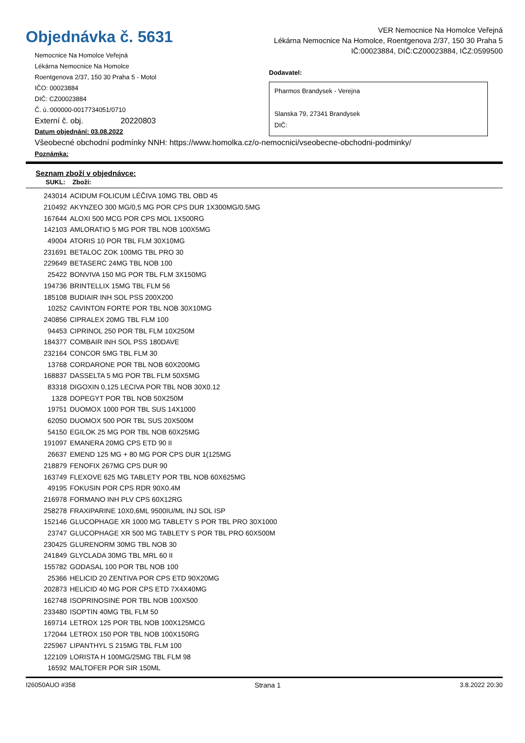Objednávka č. 5631
Nemocnice Na Homolce Veřejná
Lékárna Nemocnice Na Homolce
Roentgenova 2/37, 150 30 Praha 5 - Motol
IČO: 00023884
DIČ: CZ00023884
Č. ú.:000000-0017734051/0710
Externí č. obj. 20220803
Datum objednání: 03.08.2022
VER Nemocnice Na Homolce Veřejná
Lékárna Nemocnice Na Homolce, Roentgenova 2/37, 150 30 Praha 5
IČ:00023884, DIČ:CZ00023884, IČZ:0599500
Dodavatel:
Pharmos Brandysek - Verejna
Slanska 79, 27341 Brandysek
DIČ:
Všeobecné obchodní podmínky NNH: https://www.homolka.cz/o-nemocnici/vseobecne-obchodni-podminky/
Poznámka:
Seznam zboží v objednávce:
SUKL: Zboží:
| 243014 | ACIDUM FOLICUM LÉČIVA 10MG TBL OBD 45 |
| 210492 | AKYNZEO 300 MG/0,5 MG POR CPS DUR 1X300MG/0.5MG |
| 167644 | ALOXI 500 MCG POR CPS MOL 1X500RG |
| 142103 | AMLORATIO 5 MG POR TBL NOB 100X5MG |
| 49004 | ATORIS 10 POR TBL FLM 30X10MG |
| 231691 | BETALOC ZOK 100MG TBL PRO 30 |
| 229649 | BETASERC 24MG TBL NOB 100 |
| 25422 | BONVIVA 150 MG POR TBL FLM 3X150MG |
| 194736 | BRINTELLIX 15MG TBL FLM 56 |
| 185108 | BUDIAIR INH SOL PSS 200X200 |
| 10252 | CAVINTON FORTE POR TBL NOB 30X10MG |
| 240856 | CIPRALEX 20MG TBL FLM 100 |
| 94453 | CIPRINOL 250 POR TBL FLM 10X250M |
| 184377 | COMBAIR INH SOL PSS 180DAVE |
| 232164 | CONCOR 5MG TBL FLM 30 |
| 13768 | CORDARONE POR TBL NOB 60X200MG |
| 168837 | DASSELTA 5 MG POR TBL FLM 50X5MG |
| 83318 | DIGOXIN 0,125 LECIVA POR TBL NOB 30X0.12 |
| 1328 | DOPEGYT POR TBL NOB 50X250M |
| 19751 | DUOMOX 1000 POR TBL SUS 14X1000 |
| 62050 | DUOMOX 500 POR TBL SUS 20X500M |
| 54150 | EGILOK 25 MG POR TBL NOB 60X25MG |
| 191097 | EMANERA 20MG CPS ETD 90 II |
| 26637 | EMEND 125 MG + 80 MG POR CPS DUR 1(125MG |
| 218879 | FENOFIX 267MG CPS DUR 90 |
| 163749 | FLEXOVE 625 MG TABLETY POR TBL NOB 60X625MG |
| 49195 | FOKUSIN POR CPS RDR 90X0.4M |
| 216978 | FORMANO INH PLV CPS 60X12RG |
| 258278 | FRAXIPARINE 10X0,6ML 9500IU/ML INJ SOL ISP |
| 152146 | GLUCOPHAGE XR 1000 MG TABLETY S POR TBL PRO 30X1000 |
| 23747 | GLUCOPHAGE XR 500 MG TABLETY S POR TBL PRO 60X500M |
| 230425 | GLURENORM 30MG TBL NOB 30 |
| 241849 | GLYCLADA 30MG TBL MRL 60 II |
| 155782 | GODASAL 100 POR TBL NOB 100 |
| 25366 | HELICID 20 ZENTIVA POR CPS ETD 90X20MG |
| 202873 | HELICID 40 MG POR CPS ETD 7X4X40MG |
| 162748 | ISOPRINOSINE POR TBL NOB 100X500 |
| 233480 | ISOPTIN 40MG TBL FLM 50 |
| 169714 | LETROX 125 POR TBL NOB 100X125MCG |
| 172044 | LETROX 150 POR TBL NOB 100X150RG |
| 225967 | LIPANTHYL S 215MG TBL FLM 100 |
| 122109 | LORISTA H 100MG/25MG TBL FLM 98 |
| 16592 | MALTOFER POR SIR 150ML |
I26050AUO #358 Strana 1 3.8.2022 20:30